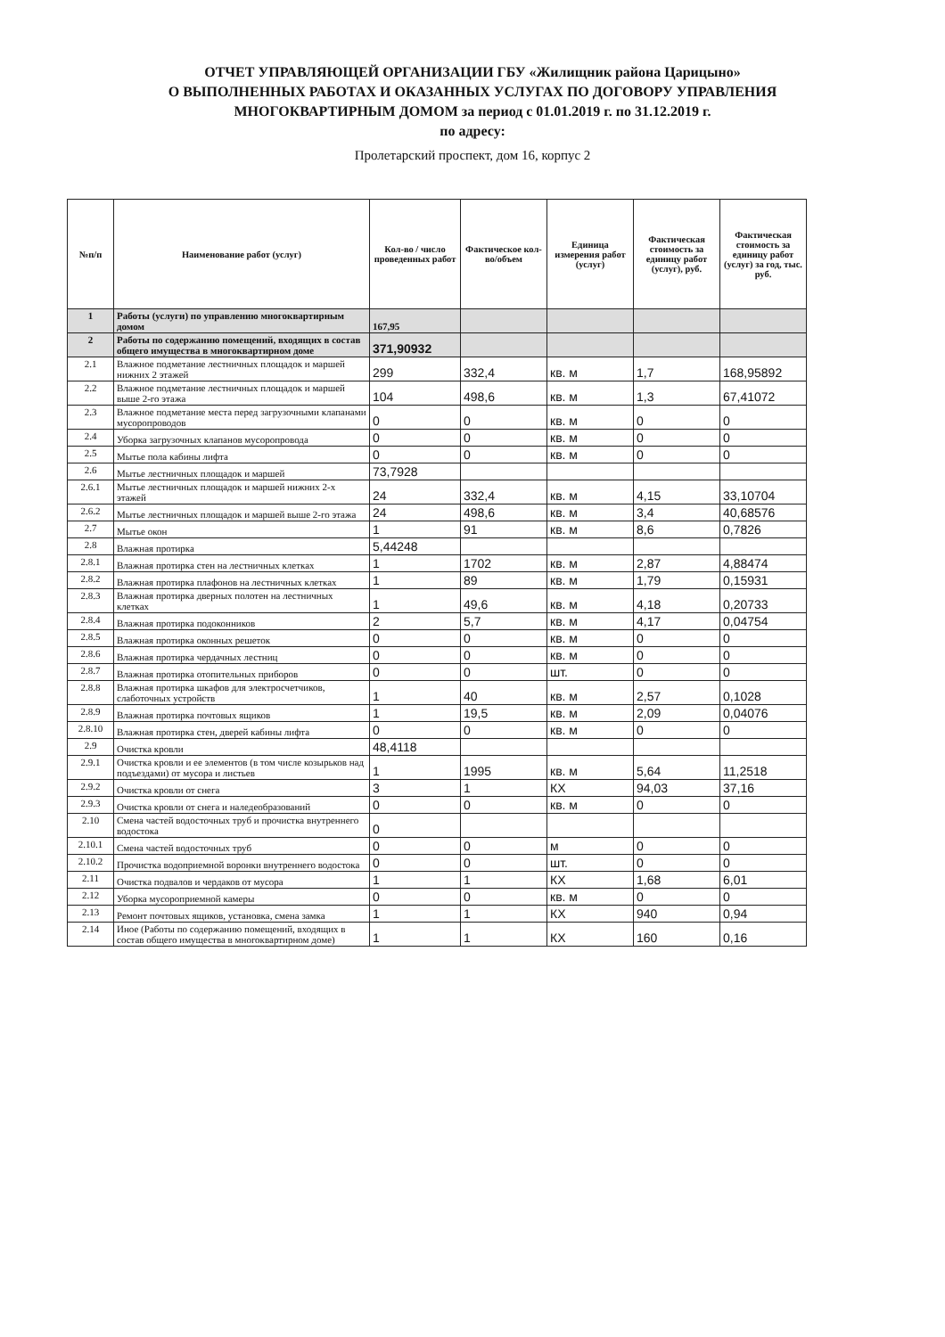ОТЧЕТ УПРАВЛЯЮЩЕЙ ОРГАНИЗАЦИИ ГБУ «Жилищник района Царицыно»
О ВЫПОЛНЕННЫХ РАБОТАХ И ОКАЗАННЫХ УСЛУГАХ ПО ДОГОВОРУ УПРАВЛЕНИЯ
МНОГОКВАРТИРНЫМ ДОМОМ за период с 01.01.2019 г. по 31.12.2019 г.
по адресу:
Пролетарский проспект, дом 16, корпус 2
| №п/п | Наименование работ (услуг) | Кол-во / число проведенных работ | Фактическое кол-во/объем | Единица измерения работ (услуг) | Фактическая стоимость за единицу работ (услуг), руб. | Фактическая стоимость за единицу работ (услуг) за год, тыс. руб. |
| --- | --- | --- | --- | --- | --- | --- |
| 1 | Работы (услуги) по управлению многоквартирным домом | 167,95 | | | | |
| 2 | Работы по содержанию помещений, входящих в состав общего имущества в многоквартирном доме | 371,90932 | | | | |
| 2.1 | Влажное подметание лестничных площадок и маршей нижних 2 этажей | 299 | 332,4 | кв. м | 1,7 | 168,95892 |
| 2.2 | Влажное подметание лестничных площадок и маршей выше 2-го этажа | 104 | 498,6 | кв. м | 1,3 | 67,41072 |
| 2.3 | Влажное подметание места перед загрузочными клапанами мусоропроводов | 0 | 0 | кв. м | 0 | 0 |
| 2.4 | Уборка загрузочных клапанов мусоропровода | 0 | 0 | кв. м | 0 | 0 |
| 2.5 | Мытье пола кабины лифта | 0 | 0 | кв. м | 0 | 0 |
| 2.6 | Мытье лестничных площадок и маршей | 73,7928 | | | | |
| 2.6.1 | Мытье лестничных площадок и маршей нижних 2-х этажей | 24 | 332,4 | кв. м | 4,15 | 33,10704 |
| 2.6.2 | Мытье лестничных площадок и маршей выше 2-го этажа | 24 | 498,6 | кв. м | 3,4 | 40,68576 |
| 2.7 | Мытье окон | 1 | 91 | кв. м | 8,6 | 0,7826 |
| 2.8 | Влажная протирка | 5,44248 | | | | |
| 2.8.1 | Влажная протирка стен на лестничных клетках | 1 | 1702 | кв. м | 2,87 | 4,88474 |
| 2.8.2 | Влажная протирка плафонов на лестничных клетках | 1 | 89 | кв. м | 1,79 | 0,15931 |
| 2.8.3 | Влажная протирка дверных полотен на лестничных клетках | 1 | 49,6 | кв. м | 4,18 | 0,20733 |
| 2.8.4 | Влажная протирка подоконников | 2 | 5,7 | кв. м | 4,17 | 0,04754 |
| 2.8.5 | Влажная протирка оконных решеток | 0 | 0 | кв. м | 0 | 0 |
| 2.8.6 | Влажная протирка чердачных лестниц | 0 | 0 | кв. м | 0 | 0 |
| 2.8.7 | Влажная протирка отопительных приборов | 0 | 0 | шт. | 0 | 0 |
| 2.8.8 | Влажная протирка шкафов для электросчетчиков, слаботочных устройств | 1 | 40 | кв. м | 2,57 | 0,1028 |
| 2.8.9 | Влажная протирка почтовых ящиков | 1 | 19,5 | кв. м | 2,09 | 0,04076 |
| 2.8.10 | Влажная протирка стен, дверей кабины лифта | 0 | 0 | кв. м | 0 | 0 |
| 2.9 | Очистка кровли | 48,4118 | | | | |
| 2.9.1 | Очистка кровли и ее элементов (в том числе козырьков над подъездами) от мусора и листьев | 1 | 1995 | кв. м | 5,64 | 11,2518 |
| 2.9.2 | Очистка кровли от снега | 3 | 1 | КХ | 94,03 | 37,16 |
| 2.9.3 | Очистка кровли от снега и наледеобразований | 0 | 0 | кв. м | 0 | 0 |
| 2.10 | Смена частей водосточных труб и прочистка внутреннего водостока | 0 | | | | |
| 2.10.1 | Смена частей водосточных труб | 0 | 0 | м | 0 | 0 |
| 2.10.2 | Прочистка водоприемной воронки внутреннего водостока | 0 | 0 | шт. | 0 | 0 |
| 2.11 | Очистка подвалов и чердаков от мусора | 1 | 1 | КХ | 1,68 | 6,01 |
| 2.12 | Уборка мусороприемной камеры | 0 | 0 | кв. м | 0 | 0 |
| 2.13 | Ремонт почтовых ящиков, установка, смена замка | 1 | 1 | КХ | 940 | 0,94 |
| 2.14 | Иное (Работы по содержанию помещений, входящих в состав общего имущества в многоквартирном доме) | 1 | 1 | КХ | 160 | 0,16 |